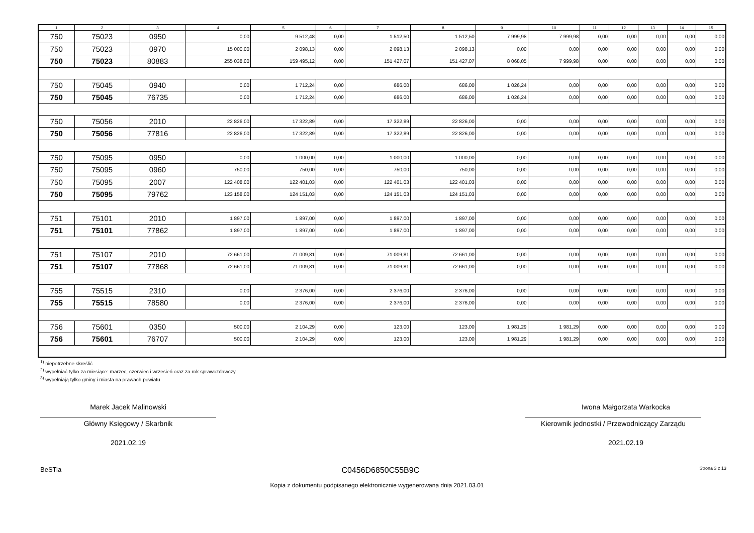| 1 | 2 | 3 | 4 | 5 | 6 | 7 | 8 | 9 | 10 | 11 | 12 | 13 | 14 | 15 |
| --- | --- | --- | --- | --- | --- | --- | --- | --- | --- | --- | --- | --- | --- | --- |
| 750 | 75023 | 0950 | 0,00 | 9 512,48 | 0,00 | 1 512,50 | 1 512,50 | 7 999,98 | 7 999,98 | 0,00 | 0,00 | 0,00 | 0,00 | 0,00 |
| 750 | 75023 | 0970 | 15 000,00 | 2 098,13 | 0,00 | 2 098,13 | 2 098,13 | 0,00 | 0,00 | 0,00 | 0,00 | 0,00 | 0,00 | 0,00 |
| 750 | 75023 | 80883 | 255 038,00 | 159 495,12 | 0,00 | 151 427,07 | 151 427,07 | 8 068,05 | 7 999,98 | 0,00 | 0,00 | 0,00 | 0,00 | 0,00 |
| 750 | 75045 | 0940 | 0,00 | 1 712,24 | 0,00 | 686,00 | 686,00 | 1 026,24 | 0,00 | 0,00 | 0,00 | 0,00 | 0,00 | 0,00 |
| 750 | 75045 | 76735 | 0,00 | 1 712,24 | 0,00 | 686,00 | 686,00 | 1 026,24 | 0,00 | 0,00 | 0,00 | 0,00 | 0,00 | 0,00 |
| 750 | 75056 | 2010 | 22 826,00 | 17 322,89 | 0,00 | 17 322,89 | 22 826,00 | 0,00 | 0,00 | 0,00 | 0,00 | 0,00 | 0,00 | 0,00 |
| 750 | 75056 | 77816 | 22 826,00 | 17 322,89 | 0,00 | 17 322,89 | 22 826,00 | 0,00 | 0,00 | 0,00 | 0,00 | 0,00 | 0,00 | 0,00 |
| 750 | 75095 | 0950 | 0,00 | 1 000,00 | 0,00 | 1 000,00 | 1 000,00 | 0,00 | 0,00 | 0,00 | 0,00 | 0,00 | 0,00 | 0,00 |
| 750 | 75095 | 0960 | 750,00 | 750,00 | 0,00 | 750,00 | 750,00 | 0,00 | 0,00 | 0,00 | 0,00 | 0,00 | 0,00 | 0,00 |
| 750 | 75095 | 2007 | 122 408,00 | 122 401,03 | 0,00 | 122 401,03 | 122 401,03 | 0,00 | 0,00 | 0,00 | 0,00 | 0,00 | 0,00 | 0,00 |
| 750 | 75095 | 79762 | 123 158,00 | 124 151,03 | 0,00 | 124 151,03 | 124 151,03 | 0,00 | 0,00 | 0,00 | 0,00 | 0,00 | 0,00 | 0,00 |
| 751 | 75101 | 2010 | 1 897,00 | 1 897,00 | 0,00 | 1 897,00 | 1 897,00 | 0,00 | 0,00 | 0,00 | 0,00 | 0,00 | 0,00 | 0,00 |
| 751 | 75101 | 77862 | 1 897,00 | 1 897,00 | 0,00 | 1 897,00 | 1 897,00 | 0,00 | 0,00 | 0,00 | 0,00 | 0,00 | 0,00 | 0,00 |
| 751 | 75107 | 2010 | 72 661,00 | 71 009,81 | 0,00 | 71 009,81 | 72 661,00 | 0,00 | 0,00 | 0,00 | 0,00 | 0,00 | 0,00 | 0,00 |
| 751 | 75107 | 77868 | 72 661,00 | 71 009,81 | 0,00 | 71 009,81 | 72 661,00 | 0,00 | 0,00 | 0,00 | 0,00 | 0,00 | 0,00 | 0,00 |
| 755 | 75515 | 2310 | 0,00 | 2 376,00 | 0,00 | 2 376,00 | 2 376,00 | 0,00 | 0,00 | 0,00 | 0,00 | 0,00 | 0,00 | 0,00 |
| 755 | 75515 | 78580 | 0,00 | 2 376,00 | 0,00 | 2 376,00 | 2 376,00 | 0,00 | 0,00 | 0,00 | 0,00 | 0,00 | 0,00 | 0,00 |
| 756 | 75601 | 0350 | 500,00 | 2 104,29 | 0,00 | 123,00 | 123,00 | 1 981,29 | 1 981,29 | 0,00 | 0,00 | 0,00 | 0,00 | 0,00 |
| 756 | 75601 | 76707 | 500,00 | 2 104,29 | 0,00 | 123,00 | 123,00 | 1 981,29 | 1 981,29 | 0,00 | 0,00 | 0,00 | 0,00 | 0,00 |
<sup>1)</sup> niepotrzebne skreślić
<sup>2)</sup> wypełniać tylko za miesiące: marzec, czerwiec i wrzesień oraz za rok sprawozdawczy
<sup>3)</sup> wypełniają tylko gminy i miasta na prawach powiatu
Marek Jacek Malinowski
Główny Księgowy / Skarbnik
2021.02.19
Iwona Małgorzata Warkocka
Kierownik jednostki / Przewodniczący Zarządu
2021.02.19
BeSTia C0456D6850C55B9C Strona 3 z 13
Kopia z dokumentu podpisanego elektronicznie wygenerowana dnia 2021.03.01